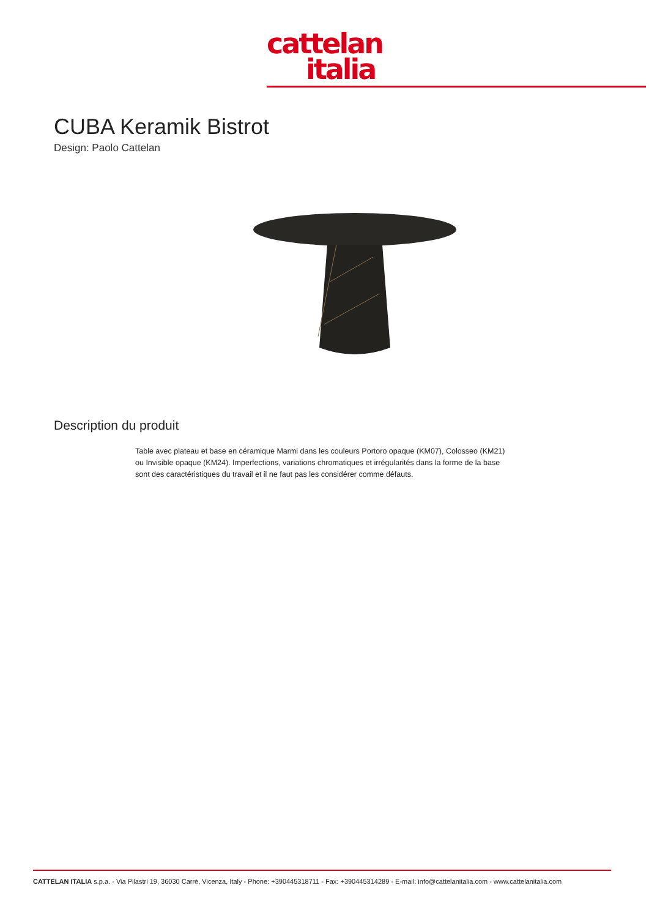cattelan
italia
CUBA Keramik Bistrot
Design: Paolo Cattelan
Description du produit
Table avec plateau et base en céramique Marmi dans les couleurs Portoro opaque (KM07), Colosseo (KM21) ou Invisible opaque (KM24). Imperfections, variations chromatiques et irrégularités dans la forme de la base sont des caractéristiques du travail et il ne faut pas les considérer comme défauts.
CATTELAN ITALIA s.p.a. - Via Pilastri 19, 36030 Carrè, Vicenza, Italy - Phone: +390445318711 - Fax: +390445314289 - E-mail: info@cattelanitalia.com - www.cattelanitalia.com